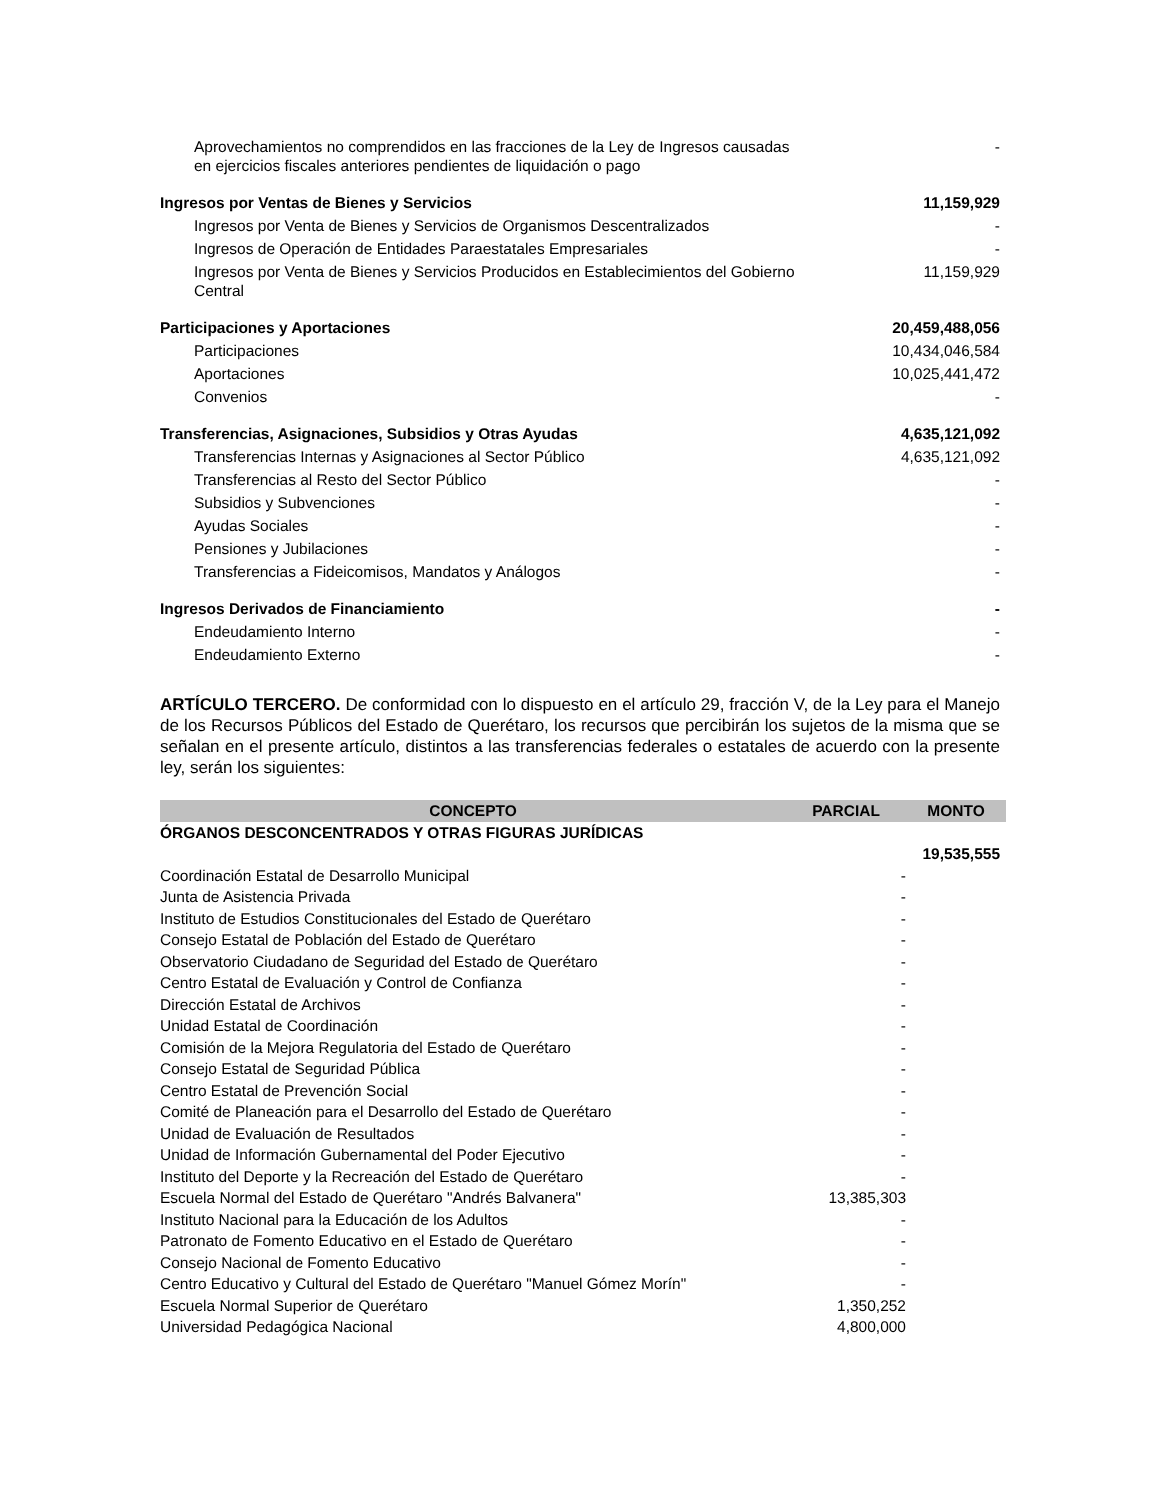| Aprovechamientos no comprendidos en las fracciones de la Ley de Ingresos causadas en ejercicios fiscales anteriores pendientes de liquidación o pago | - |
| Ingresos por Ventas de Bienes y Servicios | 11,159,929 |
| Ingresos por Venta de Bienes y Servicios de Organismos Descentralizados | - |
| Ingresos de Operación de Entidades Paraestatales Empresariales | - |
| Ingresos por Venta de Bienes y Servicios Producidos en Establecimientos del Gobierno Central | 11,159,929 |
| Participaciones y Aportaciones | 20,459,488,056 |
| Participaciones | 10,434,046,584 |
| Aportaciones | 10,025,441,472 |
| Convenios | - |
| Transferencias, Asignaciones, Subsidios y Otras Ayudas | 4,635,121,092 |
| Transferencias Internas y Asignaciones al Sector Público | 4,635,121,092 |
| Transferencias al Resto del Sector Público | - |
| Subsidios y Subvenciones | - |
| Ayudas Sociales | - |
| Pensiones y Jubilaciones | - |
| Transferencias a Fideicomisos, Mandatos y Análogos | - |
| Ingresos Derivados de Financiamiento | - |
| Endeudamiento Interno | - |
| Endeudamiento Externo | - |
ARTÍCULO TERCERO. De conformidad con lo dispuesto en el artículo 29, fracción V, de la Ley para el Manejo de los Recursos Públicos del Estado de Querétaro, los recursos que percibirán los sujetos de la misma que se señalan en el presente artículo, distintos a las transferencias federales o estatales de acuerdo con la presente ley, serán los siguientes:
| CONCEPTO | PARCIAL | MONTO |
| --- | --- | --- |
| ÓRGANOS DESCONCENTRADOS Y OTRAS FIGURAS JURÍDICAS | | |
| | | 19,535,555 |
| Coordinación Estatal de Desarrollo Municipal | - | |
| Junta de Asistencia Privada | - | |
| Instituto de Estudios Constitucionales del Estado de Querétaro | - | |
| Consejo Estatal de Población del Estado de Querétaro | - | |
| Observatorio Ciudadano de Seguridad del Estado de Querétaro | - | |
| Centro Estatal de Evaluación y Control de Confianza | - | |
| Dirección Estatal de Archivos | - | |
| Unidad Estatal de Coordinación | - | |
| Comisión de la Mejora Regulatoria del Estado de Querétaro | - | |
| Consejo Estatal de Seguridad Pública | - | |
| Centro Estatal de Prevención Social | - | |
| Comité de Planeación para el Desarrollo del Estado de Querétaro | - | |
| Unidad de Evaluación de Resultados | - | |
| Unidad de Información Gubernamental del Poder Ejecutivo | - | |
| Instituto del Deporte y la Recreación del Estado de Querétaro | - | |
| Escuela Normal del Estado de Querétaro "Andrés Balvanera" | 13,385,303 | |
| Instituto Nacional para la Educación de los Adultos | - | |
| Patronato de Fomento Educativo en el Estado de Querétaro | - | |
| Consejo Nacional de Fomento Educativo | - | |
| Centro Educativo y Cultural del Estado de Querétaro "Manuel Gómez Morín" | - | |
| Escuela Normal Superior de Querétaro | 1,350,252 | |
| Universidad Pedagógica Nacional | 4,800,000 | |